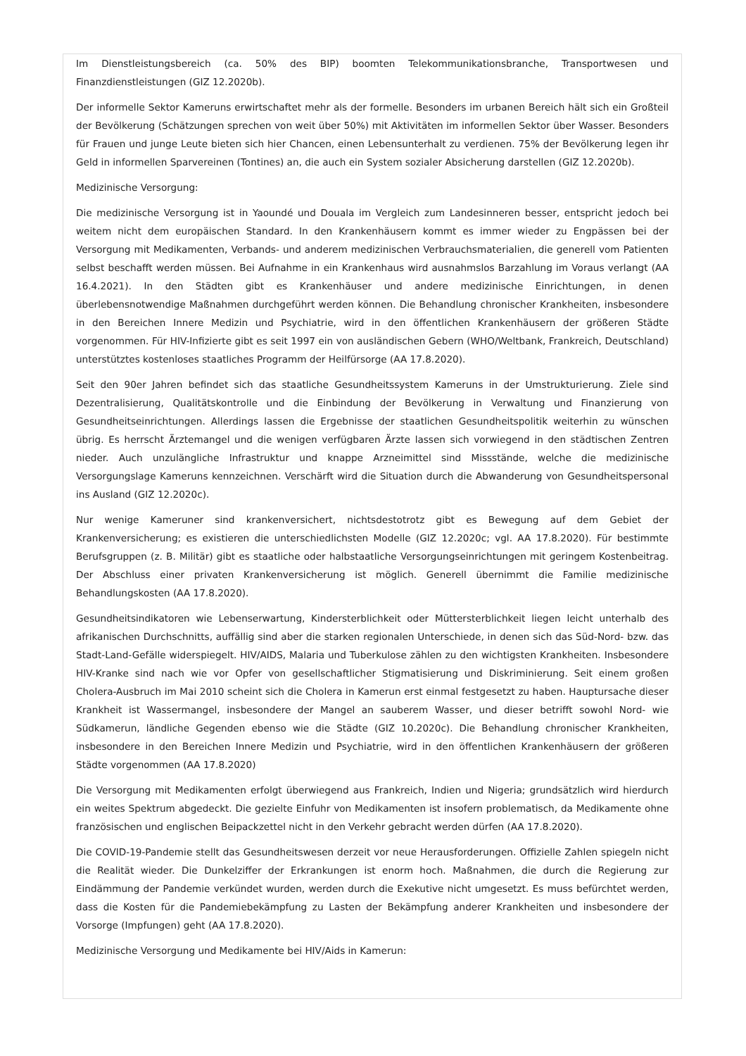Im Dienstleistungsbereich (ca. 50% des BIP) boomten Telekommunikationsbranche, Transportwesen und Finanzdienstleistungen (GIZ 12.2020b).
Der informelle Sektor Kameruns erwirtschaftet mehr als der formelle. Besonders im urbanen Bereich hält sich ein Großteil der Bevölkerung (Schätzungen sprechen von weit über 50%) mit Aktivitäten im informellen Sektor über Wasser. Besonders für Frauen und junge Leute bieten sich hier Chancen, einen Lebensunterhalt zu verdienen. 75% der Bevölkerung legen ihr Geld in informellen Sparvereinen (Tontines) an, die auch ein System sozialer Absicherung darstellen (GIZ 12.2020b).
Medizinische Versorgung:
Die medizinische Versorgung ist in Yaoundé und Douala im Vergleich zum Landesinneren besser, entspricht jedoch bei weitem nicht dem europäischen Standard. In den Krankenhäusern kommt es immer wieder zu Engpässen bei der Versorgung mit Medikamenten, Verbands- und anderem medizinischen Verbrauchsmaterialien, die generell vom Patienten selbst beschafft werden müssen. Bei Aufnahme in ein Krankenhaus wird ausnahmslos Barzahlung im Voraus verlangt (AA 16.4.2021). In den Städten gibt es Krankenhäuser und andere medizinische Einrichtungen, in denen überlebensnotwendige Maßnahmen durchgeführt werden können. Die Behandlung chronischer Krankheiten, insbesondere in den Bereichen Innere Medizin und Psychiatrie, wird in den öffentlichen Krankenhäusern der größeren Städte vorgenommen. Für HIV-Infizierte gibt es seit 1997 ein von ausländischen Gebern (WHO/Weltbank, Frankreich, Deutschland) unterstütztes kostenloses staatliches Programm der Heilfürsorge (AA 17.8.2020).
Seit den 90er Jahren befindet sich das staatliche Gesundheitssystem Kameruns in der Umstrukturierung. Ziele sind Dezentralisierung, Qualitätskontrolle und die Einbindung der Bevölkerung in Verwaltung und Finanzierung von Gesundheitseinrichtungen. Allerdings lassen die Ergebnisse der staatlichen Gesundheitspolitik weiterhin zu wünschen übrig. Es herrscht Ärztemangel und die wenigen verfügbaren Ärzte lassen sich vorwiegend in den städtischen Zentren nieder. Auch unzulängliche Infrastruktur und knappe Arzneimittel sind Missstände, welche die medizinische Versorgungslage Kameruns kennzeichnen. Verschärft wird die Situation durch die Abwanderung von Gesundheitspersonal ins Ausland (GIZ 12.2020c).
Nur wenige Kameruner sind krankenversichert, nichtsdestotrotz gibt es Bewegung auf dem Gebiet der Krankenversicherung; es existieren die unterschiedlichsten Modelle (GIZ 12.2020c; vgl. AA 17.8.2020). Für bestimmte Berufsgruppen (z. B. Militär) gibt es staatliche oder halbstaatliche Versorgungseinrichtungen mit geringem Kostenbeitrag. Der Abschluss einer privaten Krankenversicherung ist möglich. Generell übernimmt die Familie medizinische Behandlungskosten (AA 17.8.2020).
Gesundheitsindikatoren wie Lebenserwartung, Kindersterblichkeit oder Müttersterblichkeit liegen leicht unterhalb des afrikanischen Durchschnitts, auffällig sind aber die starken regionalen Unterschiede, in denen sich das Süd-Nord- bzw. das Stadt-Land-Gefälle widerspiegelt. HIV/AIDS, Malaria und Tuberkulose zählen zu den wichtigsten Krankheiten. Insbesondere HIV-Kranke sind nach wie vor Opfer von gesellschaftlicher Stigmatisierung und Diskriminierung. Seit einem großen Cholera-Ausbruch im Mai 2010 scheint sich die Cholera in Kamerun erst einmal festgesetzt zu haben. Hauptursache dieser Krankheit ist Wassermangel, insbesondere der Mangel an sauberem Wasser, und dieser betrifft sowohl Nord- wie Südkamerun, ländliche Gegenden ebenso wie die Städte (GIZ 10.2020c). Die Behandlung chronischer Krankheiten, insbesondere in den Bereichen Innere Medizin und Psychiatrie, wird in den öffentlichen Krankenhäusern der größeren Städte vorgenommen (AA 17.8.2020)
Die Versorgung mit Medikamenten erfolgt überwiegend aus Frankreich, Indien und Nigeria; grundsätzlich wird hierdurch ein weites Spektrum abgedeckt. Die gezielte Einfuhr von Medikamenten ist insofern problematisch, da Medikamente ohne französischen und englischen Beipackzettel nicht in den Verkehr gebracht werden dürfen (AA 17.8.2020).
Die COVID-19-Pandemie stellt das Gesundheitswesen derzeit vor neue Herausforderungen. Offizielle Zahlen spiegeln nicht die Realität wieder. Die Dunkelziffer der Erkrankungen ist enorm hoch. Maßnahmen, die durch die Regierung zur Eindämmung der Pandemie verkündet wurden, werden durch die Exekutive nicht umgesetzt. Es muss befürchtet werden, dass die Kosten für die Pandemiebekämpfung zu Lasten der Bekämpfung anderer Krankheiten und insbesondere der Vorsorge (Impfungen) geht (AA 17.8.2020).
Medizinische Versorgung und Medikamente bei HIV/Aids in Kamerun: